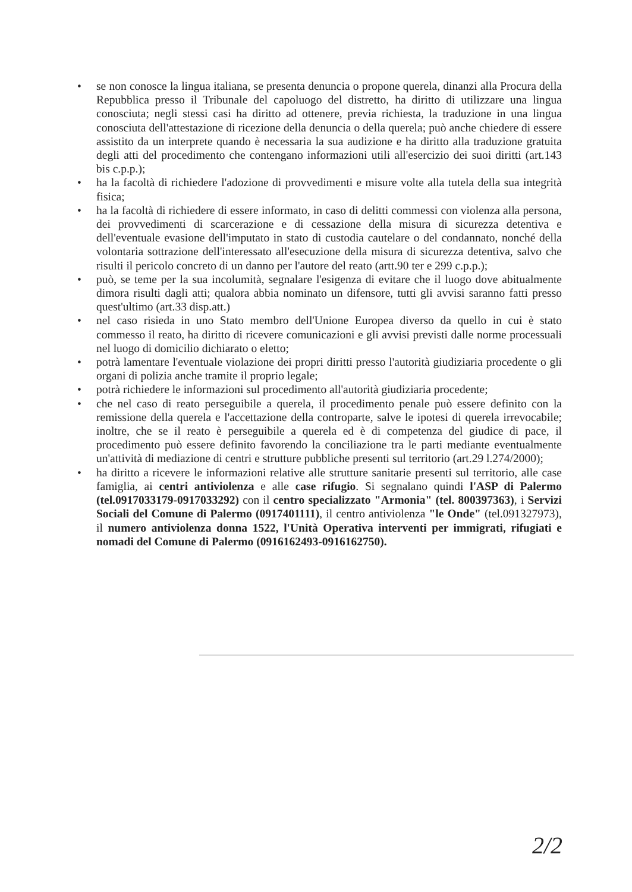• se non conosce la lingua italiana, se presenta denuncia o propone querela, dinanzi alla Procura della Repubblica presso il Tribunale del capoluogo del distretto, ha diritto di utilizzare una lingua conosciuta; negli stessi casi ha diritto ad ottenere, previa richiesta, la traduzione in una lingua conosciuta dell'attestazione di ricezione della denuncia o della querela; può anche chiedere di essere assistito da un interprete quando è necessaria la sua audizione e ha diritto alla traduzione gratuita degli atti del procedimento che contengano informazioni utili all'esercizio dei suoi diritti (art.143 bis c.p.p.);
• ha la facoltà di richiedere l'adozione di provvedimenti e misure volte alla tutela della sua integrità fisica;
• ha la facoltà di richiedere di essere informato, in caso di delitti commessi con violenza alla persona, dei provvedimenti di scarcerazione e di cessazione della misura di sicurezza detentiva e dell'eventuale evasione dell'imputato in stato di custodia cautelare o del condannato, nonché della volontaria sottrazione dell'interessato all'esecuzione della misura di sicurezza detentiva, salvo che risulti il pericolo concreto di un danno per l'autore del reato (artt.90 ter e 299 c.p.p.);
• può, se teme per la sua incolumità, segnalare l'esigenza di evitare che il luogo dove abitualmente dimora risulti dagli atti; qualora abbia nominato un difensore, tutti gli avvisi saranno fatti presso quest'ultimo (art.33 disp.att.)
• nel caso risieda in uno Stato membro dell'Unione Europea diverso da quello in cui è stato commesso il reato, ha diritto di ricevere comunicazioni e gli avvisi previsti dalle norme processuali nel luogo di domicilio dichiarato o eletto;
• potrà lamentare l'eventuale violazione dei propri diritti presso l'autorità giudiziaria procedente o gli organi di polizia anche tramite il proprio legale;
• potrà richiedere le informazioni sul procedimento all'autorità giudiziaria procedente;
• che nel caso di reato perseguibile a querela, il procedimento penale può essere definito con la remissione della querela e l'accettazione della controparte, salve le ipotesi di querela irrevocabile; inoltre, che se il reato è perseguibile a querela ed è di competenza del giudice di pace, il procedimento può essere definito favorendo la conciliazione tra le parti mediante eventualmente un'attività di mediazione di centri e strutture pubbliche presenti sul territorio (art.29 l.274/2000);
• ha diritto a ricevere le informazioni relative alle strutture sanitarie presenti sul territorio, alle case famiglia, ai centri antiviolenza e alle case rifugio. Si segnalano quindi l'ASP di Palermo (tel.0917033179-0917033292) con il centro specializzato "Armonia" (tel. 800397363), i Servizi Sociali del Comune di Palermo (0917401111), il centro antiviolenza "le Onde" (tel.091327973), il numero antiviolenza donna 1522, l'Unità Operativa interventi per immigrati, rifugiati e nomadi del Comune di Palermo (0916162493-0916162750).
2/2